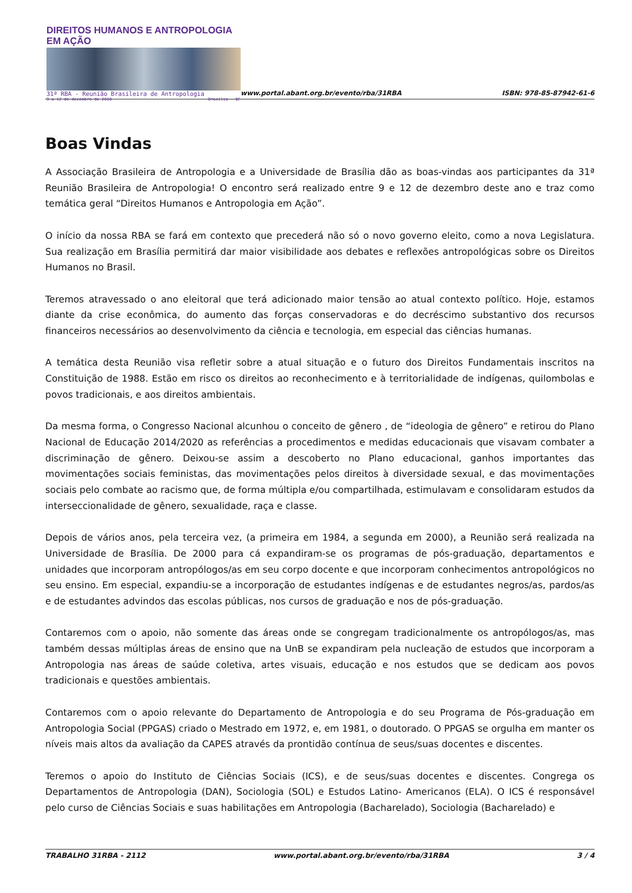DIREITOS HUMANOS E ANTROPOLOGIA EM AÇÃO
31ª RBA - Reunião Brasileira de Antropologia
9 a 12 de dezembro de 2018 Brasília - DF
www.portal.abant.org.br/evento/rba/31RBA
ISBN: 978-85-87942-61-6
Boas Vindas
A Associação Brasileira de Antropologia e a Universidade de Brasília dão as boas-vindas aos participantes da 31ª Reunião Brasileira de Antropologia! O encontro será realizado entre 9 e 12 de dezembro deste ano e traz como temática geral “Direitos Humanos e Antropologia em Ação”.
O início da nossa RBA se fará em contexto que precederá não só o novo governo eleito, como a nova Legislatura. Sua realização em Brasília permitirá dar maior visibilidade aos debates e reflexões antropológicas sobre os Direitos Humanos no Brasil.
Teremos atravessado o ano eleitoral que terá adicionado maior tensão ao atual contexto político. Hoje, estamos diante da crise econômica, do aumento das forças conservadoras e do decréscimo substantivo dos recursos financeiros necessários ao desenvolvimento da ciência e tecnologia, em especial das ciências humanas.
A temática desta Reunião visa refletir sobre a atual situação e o futuro dos Direitos Fundamentais inscritos na Constituição de 1988. Estão em risco os direitos ao reconhecimento e à territorialidade de indígenas, quilombolas e povos tradicionais, e aos direitos ambientais.
Da mesma forma, o Congresso Nacional alcunhou o conceito de gênero , de “ideologia de gênero” e retirou do Plano Nacional de Educação 2014/2020 as referências a procedimentos e medidas educacionais que visavam combater a discriminação de gênero. Deixou-se assim a descoberto no Plano educacional, ganhos importantes das movimentações sociais feministas, das movimentações pelos direitos à diversidade sexual, e das movimentações sociais pelo combate ao racismo que, de forma múltipla e/ou compartilhada, estimulavam e consolidaram estudos da interseccionalidade de gênero, sexualidade, raça e classe.
Depois de vários anos, pela terceira vez, (a primeira em 1984, a segunda em 2000), a Reunião será realizada na Universidade de Brasília. De 2000 para cá expandiram-se os programas de pós-graduação, departamentos e unidades que incorporam antropólogos/as em seu corpo docente e que incorporam conhecimentos antropológicos no seu ensino. Em especial, expandiu-se a incorporação de estudantes indígenas e de estudantes negros/as, pardos/as e de estudantes advindos das escolas públicas, nos cursos de graduação e nos de pós-graduação.
Contaremos com o apoio, não somente das áreas onde se congregam tradicionalmente os antropólogos/as, mas também dessas múltiplas áreas de ensino que na UnB se expandiram pela nucleação de estudos que incorporam a Antropologia nas áreas de saúde coletiva, artes visuais, educação e nos estudos que se dedicam aos povos tradicionais e questões ambientais.
Contaremos com o apoio relevante do Departamento de Antropologia e do seu Programa de Pós-graduação em Antropologia Social (PPGAS) criado o Mestrado em 1972, e, em 1981, o doutorado. O PPGAS se orgulha em manter os níveis mais altos da avaliação da CAPES através da prontidão contínua de seus/suas docentes e discentes.
Teremos o apoio do Instituto de Ciências Sociais (ICS), e de seus/suas docentes e discentes. Congrega os Departamentos de Antropologia (DAN), Sociologia (SOL) e Estudos Latino- Americanos (ELA). O ICS é responsável pelo curso de Ciências Sociais e suas habilitações em Antropologia (Bacharelado), Sociologia (Bacharelado) e
TRABALHO 31RBA - 2112 www.portal.abant.org.br/evento/rba/31RBA 3 / 4